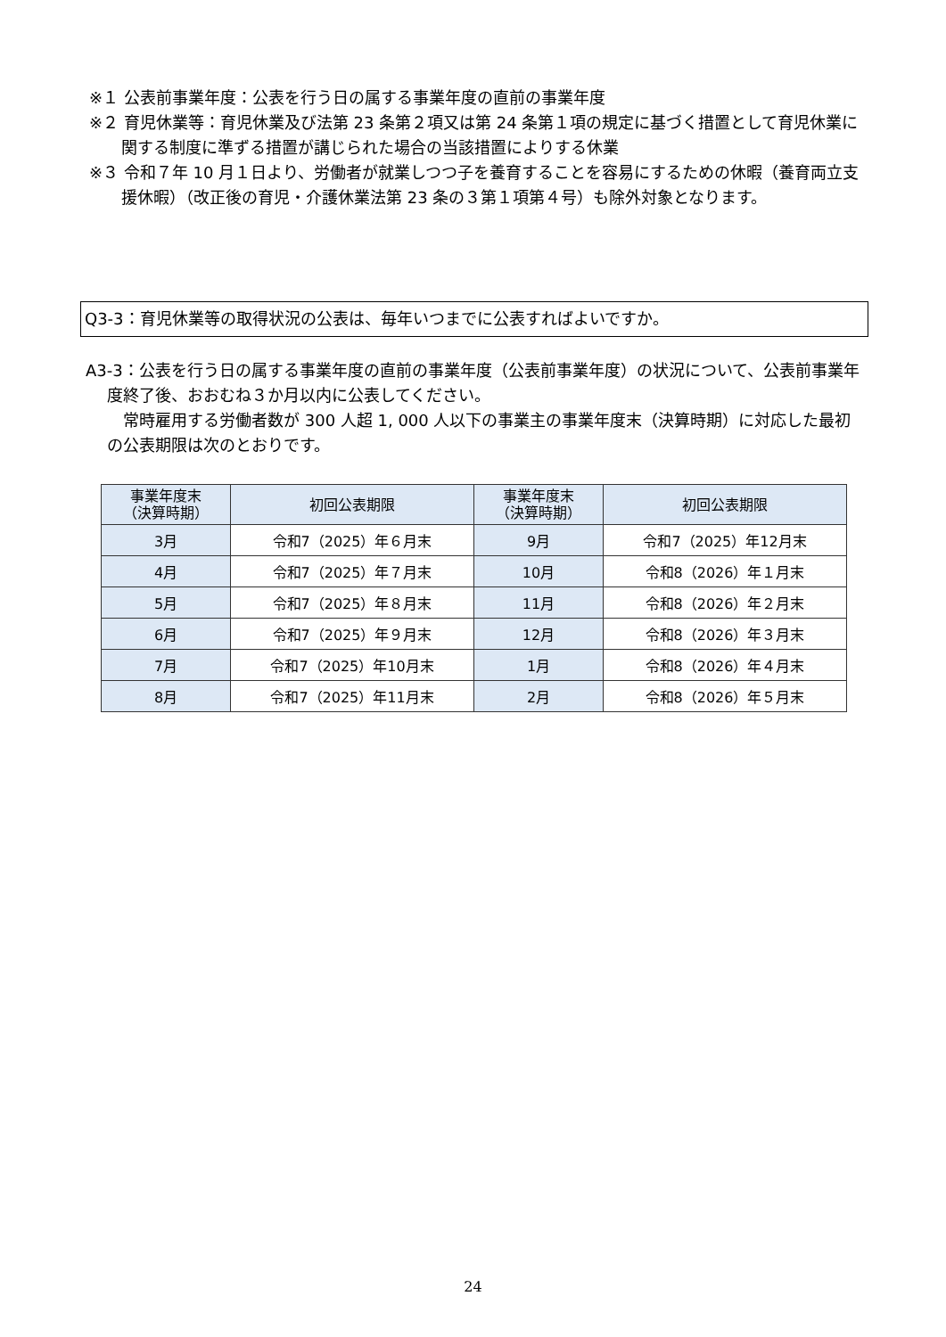※１ 公表前事業年度：公表を行う日の属する事業年度の直前の事業年度
※２ 育児休業等：育児休業及び法第 23 条第２項又は第 24 条第１項の規定に基づく措置として育児休業に関する制度に準ずる措置が講じられた場合の当該措置によりする休業
※３ 令和７年 10 月１日より、労働者が就業しつつ子を養育することを容易にするための休暇（養育両立支援休暇）（改正後の育児・介護休業法第 23 条の３第１項第４号）も除外対象となります。
Q3-3：育児休業等の取得状況の公表は、毎年いつまでに公表すればよいですか。
A3-3：公表を行う日の属する事業年度の直前の事業年度（公表前事業年度）の状況について、公表前事業年度終了後、おおむね３か月以内に公表してください。
常時雇用する労働者数が 300 人超 1, 000 人以下の事業主の事業年度末（決算時期）に対応した最初の公表期限は次のとおりです。
| 事業年度末 （決算時期） | 初回公表期限 | 事業年度末 （決算時期） | 初回公表期限 |
| --- | --- | --- | --- |
| 3月 | 令和7（2025）年６月末 | 9月 | 令和7（2025）年12月末 |
| 4月 | 令和7（2025）年７月末 | 10月 | 令和8（2026）年１月末 |
| 5月 | 令和7（2025）年８月末 | 11月 | 令和8（2026）年２月末 |
| 6月 | 令和7（2025）年９月末 | 12月 | 令和8（2026）年３月末 |
| 7月 | 令和7（2025）年10月末 | 1月 | 令和8（2026）年４月末 |
| 8月 | 令和7（2025）年11月末 | 2月 | 令和8（2026）年５月末 |
24